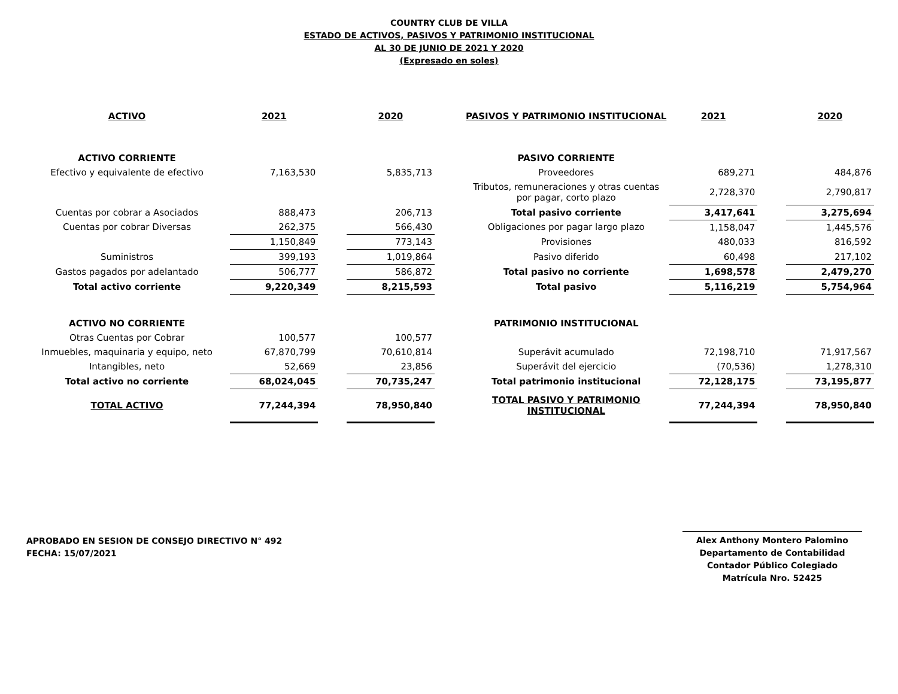COUNTRY CLUB DE VILLA
ESTADO DE ACTIVOS, PASIVOS Y PATRIMONIO INSTITUCIONAL
AL 30 DE JUNIO DE 2021 Y 2020
(Expresado en soles)
| ACTIVO | 2021 | | 2020 | | PASIVOS Y PATRIMONIO INSTITUCIONAL | 2021 | | 2020 |
| --- | --- | --- | --- | --- | --- | --- | --- | --- |
| ACTIVO CORRIENTE | | | | | PASIVO CORRIENTE | | | |
| Efectivo y equivalente de efectivo | 7,163,530 | | 5,835,713 | | Proveedores | 689,271 | | 484,876 |
| | | | | | Tributos, remuneraciones y otras cuentas por pagar, corto plazo | 2,728,370 | | 2,790,817 |
| Cuentas por cobrar a Asociados | 888,473 | | 206,713 | | Total pasivo corriente | 3,417,641 | | 3,275,694 |
| Cuentas por cobrar Diversas | 262,375 | | 566,430 | | Obligaciones por pagar largo plazo | 1,158,047 | | 1,445,576 |
| | 1,150,849 | | 773,143 | | Provisiones | 480,033 | | 816,592 |
| Suministros | 399,193 | | 1,019,864 | | Pasivo diferido | 60,498 | | 217,102 |
| Gastos pagados por adelantado | 506,777 | | 586,872 | | Total pasivo no corriente | 1,698,578 | | 2,479,270 |
| Total activo corriente | 9,220,349 | | 8,215,593 | | Total pasivo | 5,116,219 | | 5,754,964 |
| ACTIVO NO CORRIENTE | | | | | PATRIMONIO INSTITUCIONAL | | | |
| Otras Cuentas por Cobrar | 100,577 | | 100,577 | | | | | |
| Inmuebles, maquinaria y equipo, neto | 67,870,799 | | 70,610,814 | | Superávit acumulado | 72,198,710 | | 71,917,567 |
| Intangibles, neto | 52,669 | | 23,856 | | Superávit del ejercicio | (70,536) | | 1,278,310 |
| Total activo no corriente | 68,024,045 | | 70,735,247 | | Total patrimonio institucional | 72,128,175 | | 73,195,877 |
| TOTAL ACTIVO | 77,244,394 | | 78,950,840 | | TOTAL PASIVO Y PATRIMONIO INSTITUCIONAL | 77,244,394 | | 78,950,840 |
APROBADO EN SESION DE CONSEJO DIRECTIVO N° 492
FECHA: 15/07/2021
Alex Anthony Montero Palomino
Departamento de Contabilidad
Contador Público Colegiado
Matrícula Nro. 52425